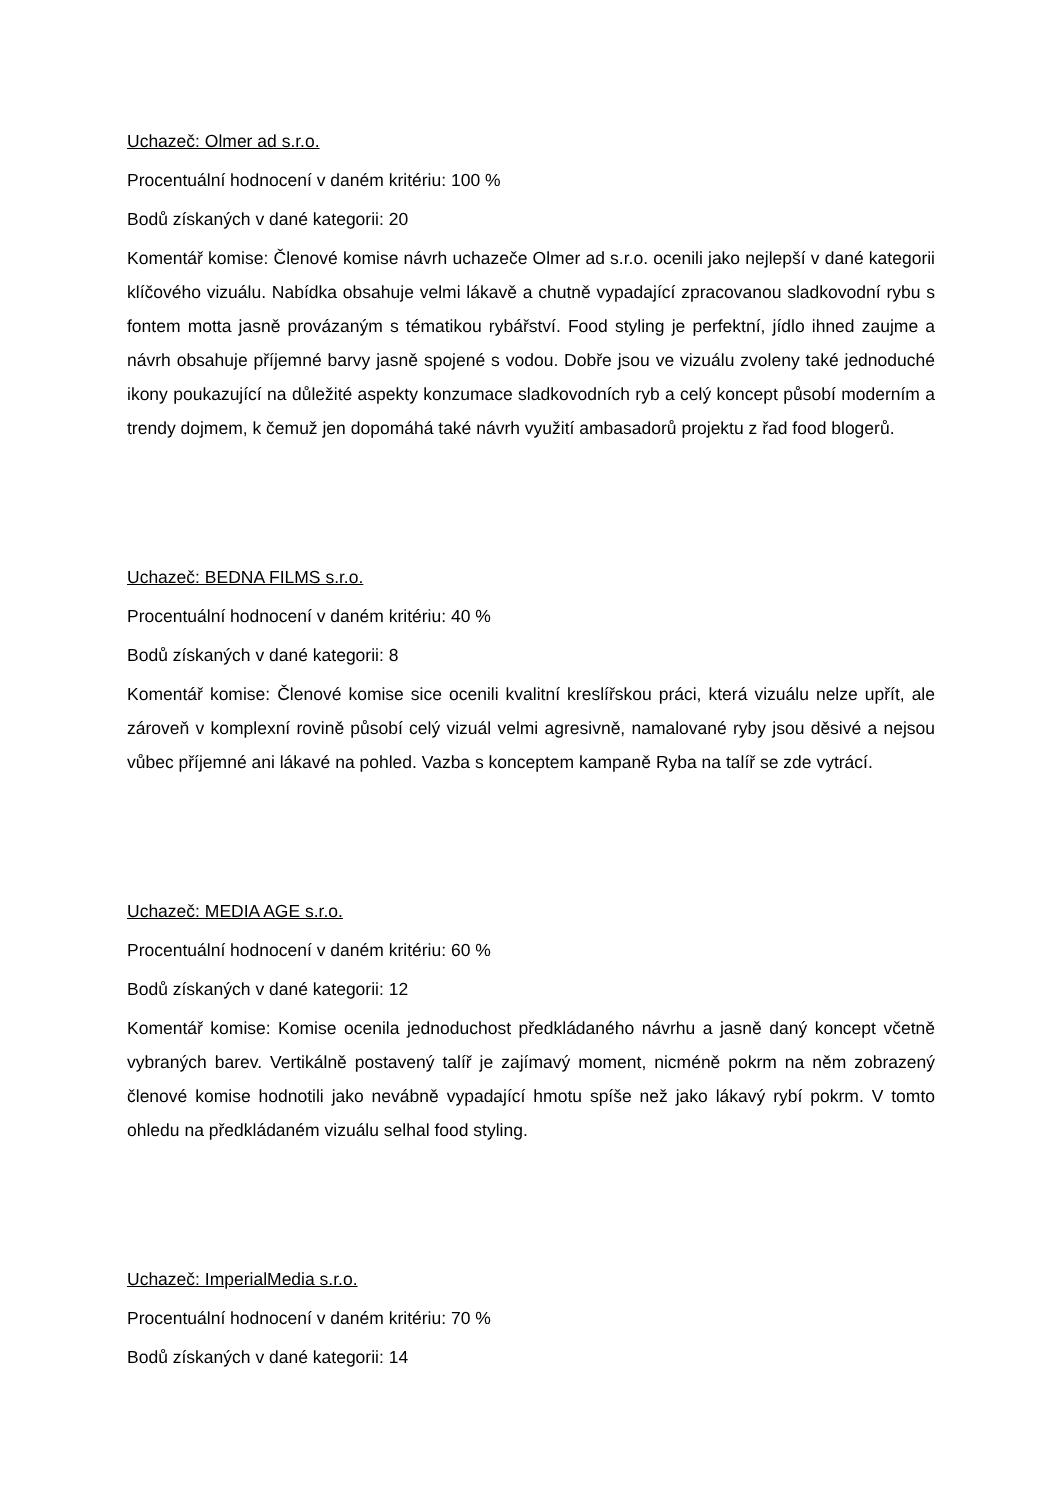Uchazeč: Olmer ad s.r.o.
Procentuální hodnocení v daném kritériu: 100 %
Bodů získaných v dané kategorii: 20
Komentář komise: Členové komise návrh uchazeče Olmer ad s.r.o. ocenili jako nejlepší v dané kategorii klíčového vizuálu. Nabídka obsahuje velmi lákavě a chutně vypadající zpracovanou sladkovodní rybu s fontem motta jasně provázaným s tématikou rybářství. Food styling je perfektní, jídlo ihned zaujme a návrh obsahuje příjemné barvy jasně spojené s vodou. Dobře jsou ve vizuálu zvoleny také jednoduché ikony poukazující na důležité aspekty konzumace sladkovodních ryb a celý koncept působí moderním a trendy dojmem, k čemuž jen dopomáhá také návrh využití ambasadorů projektu z řad food blogerů.
Uchazeč: BEDNA FILMS s.r.o.
Procentuální hodnocení v daném kritériu: 40 %
Bodů získaných v dané kategorii: 8
Komentář komise: Členové komise sice ocenili kvalitní kreslířskou práci, která vizuálu nelze upřít, ale zároveň v komplexní rovině působí celý vizuál velmi agresivně, namalované ryby jsou děsivé a nejsou vůbec příjemné ani lákavé na pohled. Vazba s konceptem kampaně Ryba na talíř se zde vytrácí.
Uchazeč: MEDIA AGE s.r.o.
Procentuální hodnocení v daném kritériu: 60 %
Bodů získaných v dané kategorii: 12
Komentář komise: Komise ocenila jednoduchost předkládaného návrhu a jasně daný koncept včetně vybraných barev. Vertikálně postavený talíř je zajímavý moment, nicméně pokrm na něm zobrazený členové komise hodnotili jako nevábně vypadající hmotu spíše než jako lákavý rybí pokrm. V tomto ohledu na předkládaném vizuálu selhal food styling.
Uchazeč: ImperialMedia s.r.o.
Procentuální hodnocení v daném kritériu: 70 %
Bodů získaných v dané kategorii: 14